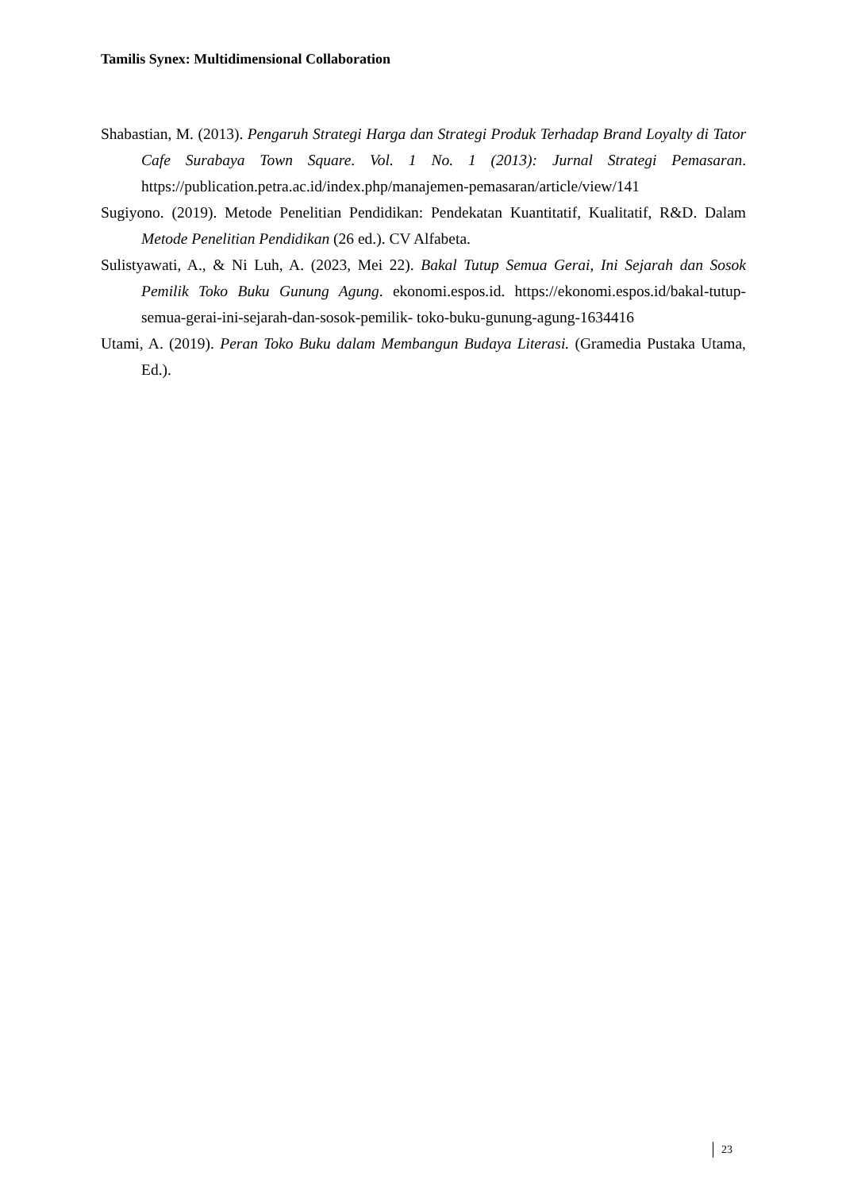Tamilis Synex: Multidimensional Collaboration
Shabastian, M. (2013). Pengaruh Strategi Harga dan Strategi Produk Terhadap Brand Loyalty di Tator Cafe Surabaya Town Square. Vol. 1 No. 1 (2013): Jurnal Strategi Pemasaran. https://publication.petra.ac.id/index.php/manajemen-pemasaran/article/view/141
Sugiyono. (2019). Metode Penelitian Pendidikan: Pendekatan Kuantitatif, Kualitatif, R&D. Dalam Metode Penelitian Pendidikan (26 ed.). CV Alfabeta.
Sulistyawati, A., & Ni Luh, A. (2023, Mei 22). Bakal Tutup Semua Gerai, Ini Sejarah dan Sosok Pemilik Toko Buku Gunung Agung. ekonomi.espos.id. https://ekonomi.espos.id/bakal-tutup-semua-gerai-ini-sejarah-dan-sosok-pemilik- toko-buku-gunung-agung-1634416
Utami, A. (2019). Peran Toko Buku dalam Membangun Budaya Literasi. (Gramedia Pustaka Utama, Ed.).
23